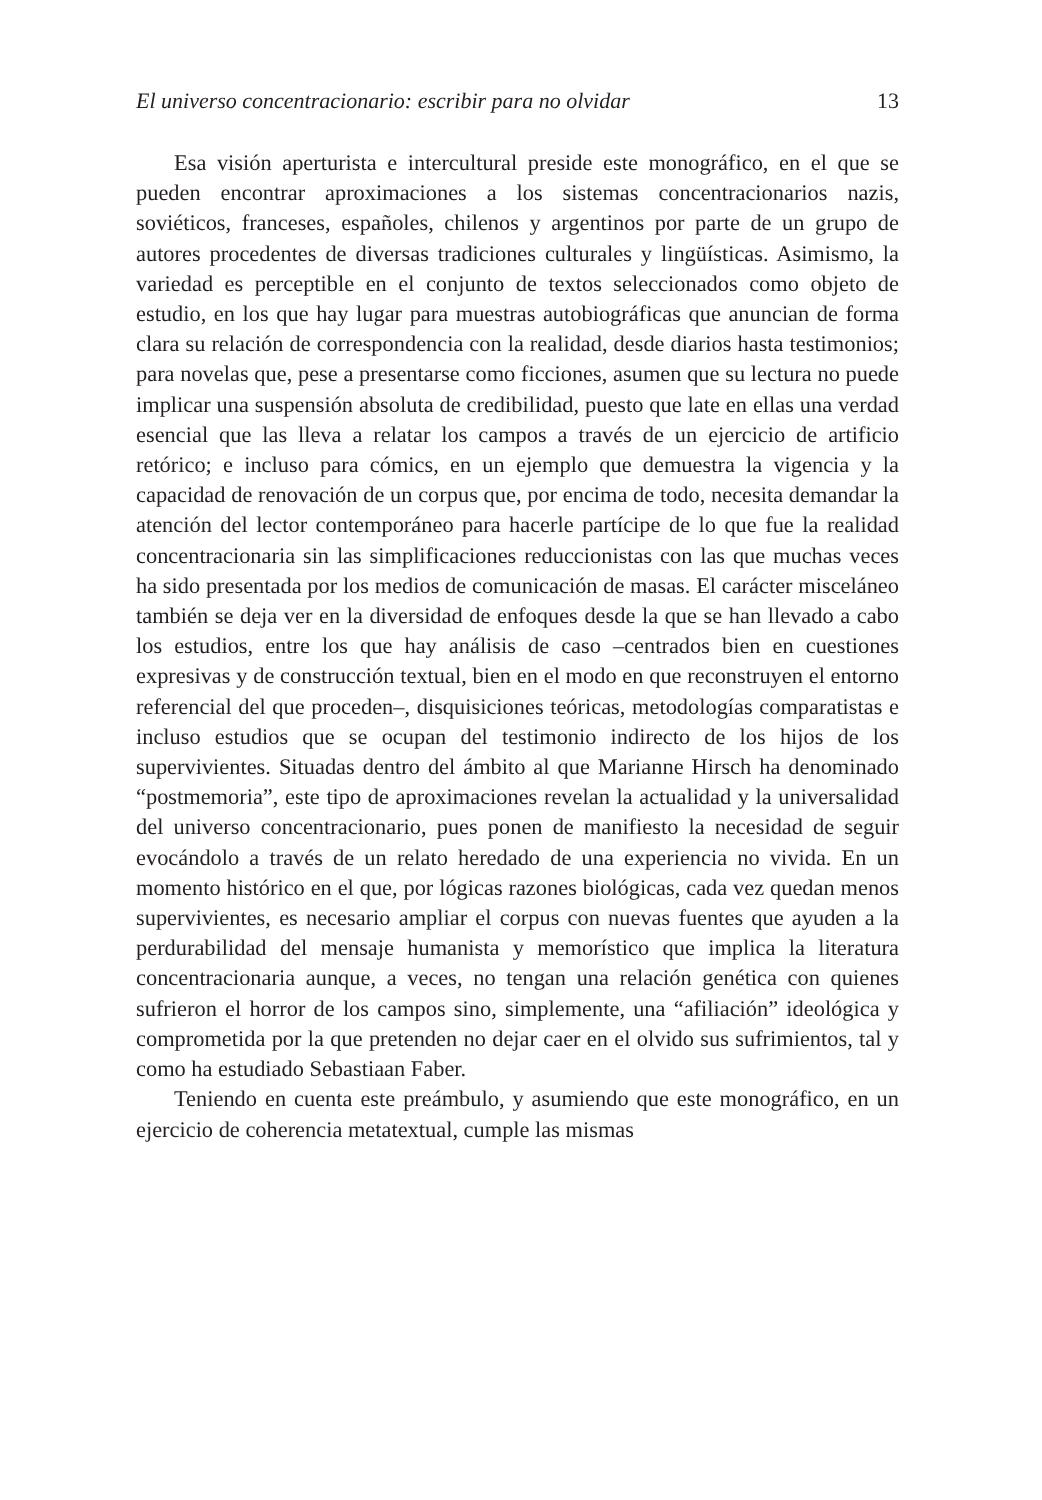El universo concentracionario: escribir para no olvidar 13
Esa visión aperturista e intercultural preside este monográfico, en el que se pueden encontrar aproximaciones a los sistemas concentracio­narios nazis, soviéticos, franceses, españoles, chilenos y argentinos por parte de un grupo de autores procedentes de diversas tradiciones cultu­rales y lingüísticas. Asimismo, la variedad es perceptible en el conjunto de textos seleccionados como objeto de estudio, en los que hay lugar para muestras autobiográficas que anuncian de forma clara su relación de correspondencia con la realidad, desde diarios hasta testimonios; para novelas que, pese a presentarse como ficciones, asumen que su lec­tura no puede implicar una suspensión absoluta de credibilidad, puesto que late en ellas una verdad esencial que las lleva a relatar los campos a través de un ejercicio de artificio retórico; e incluso para cómics, en un ejemplo que demuestra la vigencia y la capacidad de renovación de un corpus que, por encima de todo, necesita demandar la atención del lector contemporáneo para hacerle partícipe de lo que fue la realidad concen­tracionaria sin las simplificaciones reduccionistas con las que muchas veces ha sido presentada por los medios de comunicación de masas. El carácter misceláneo también se deja ver en la diversidad de enfoques desde la que se han llevado a cabo los estudios, entre los que hay análi­sis de caso –centrados bien en cuestiones expresivas y de construcción textual, bien en el modo en que reconstruyen el entorno referencial del que proceden–, disquisiciones teóricas, metodologías comparatistas e incluso estudios que se ocupan del testimonio indirecto de los hijos de los supervivientes. Situadas dentro del ámbito al que Marianne Hirsch ha denominado “postmemoria”, este tipo de aproximaciones revelan la actualidad y la universalidad del universo concentracionario, pues ponen de manifiesto la necesidad de seguir evocándolo a través de un relato heredado de una experiencia no vivida. En un momento históri­co en el que, por lógicas razones biológicas, cada vez quedan menos supervivientes, es necesario ampliar el corpus con nuevas fuentes que ayuden a la perdurabilidad del mensaje humanista y memorístico que implica la literatura concentracionaria aunque, a veces, no tengan una relación genética con quienes sufrieron el horror de los campos sino, simplemente, una “afiliación” ideológica y comprometida por la que pretenden no dejar caer en el olvido sus sufrimientos, tal y como ha estudiado Sebastiaan Faber.
Teniendo en cuenta este preámbulo, y asumiendo que este mono­gráfico, en un ejercicio de coherencia metatextual, cumple las mismas